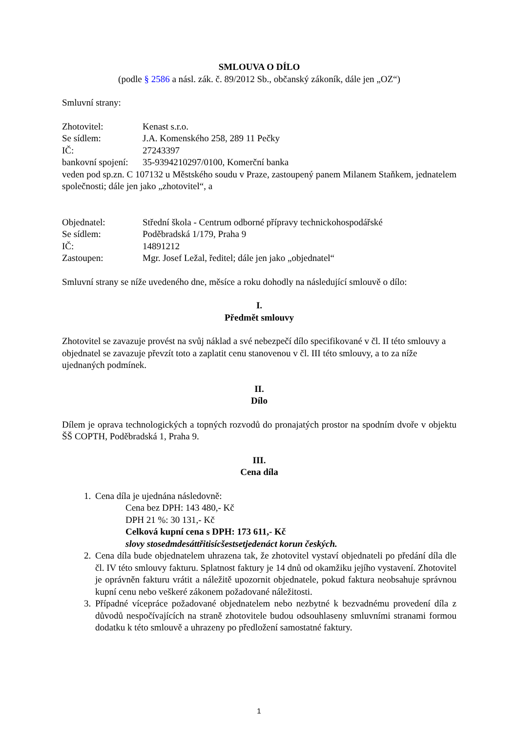SMLOUVA O DÍLO
(podle § 2586 a násl. zák. č. 89/2012 Sb., občanský zákoník, dále jen „OZ“)
Smluvní strany:
Zhotovitel: Kenast s.r.o.
Se sídlem: J.A. Komenského 258, 289 11 Pečky
IČ: 27243397
bankovní spojení: 35-9394210297/0100, Komerční banka
veden pod sp.zn. C 107132 u Městského soudu v Praze, zastoupený panem Milanem Staňkem, jednatelem společnosti; dále jen jako „zhotovitel“, a
Objednatel: Střední škola - Centrum odborné přípravy technickohospodářské
Se sídlem: Poděbradská 1/179, Praha 9
IČ: 14891212
Zastoupen: Mgr. Josef Ležal, ředitel; dále jen jako „objednatel“
Smluvní strany se níže uvedeného dne, měsíce a roku dohodly na následující smlouvě o dílo:
I.
Předmět smlouvy
Zhotovitel se zavazuje provést na svůj náklad a své nebezpečí dílo specifikované v čl. II této smlouvy a objednatel se zavazuje převzít toto a zaplatit cenu stanovenou v čl. III této smlouvy, a to za níže ujednaných podmínek.
II.
Dílo
Dílem je oprava technologických a topných rozvodů do pronajatých prostor na spodním dvoře v objektu ŠŠ COPTH, Poděbradská 1, Praha 9.
III.
Cena díla
1. Cena díla je ujednána následovně:
Cena bez DPH: 143 480,- Kč
DPH 21 %: 30 131,- Kč
Celková kupní cena s DPH: 173 611,- Kč
slovy stosedmdesáttřitisícšestsetjedenáct korun českých.
2. Cena díla bude objednatelem uhrazena tak, že zhotovitel vystaví objednateli po předání díla dle čl. IV této smlouvy fakturu. Splatnost faktury je 14 dnů od okamžiku jejího vystavení. Zhotovitel je oprávněn fakturu vrátit a náležitě upozornit objednatele, pokud faktura neobsahuje správnou kupní cenu nebo veškeré zákonem požadované náležitosti.
3. Případné vícepráce požadované objednatelem nebo nezbytné k bezvadnému provedení díla z důvodů nespočívajících na straně zhotovitele budou odsouhlaseny smluvními stranami formou dodatku k této smlouvě a uhrazeny po předložení samostatné faktury.
1